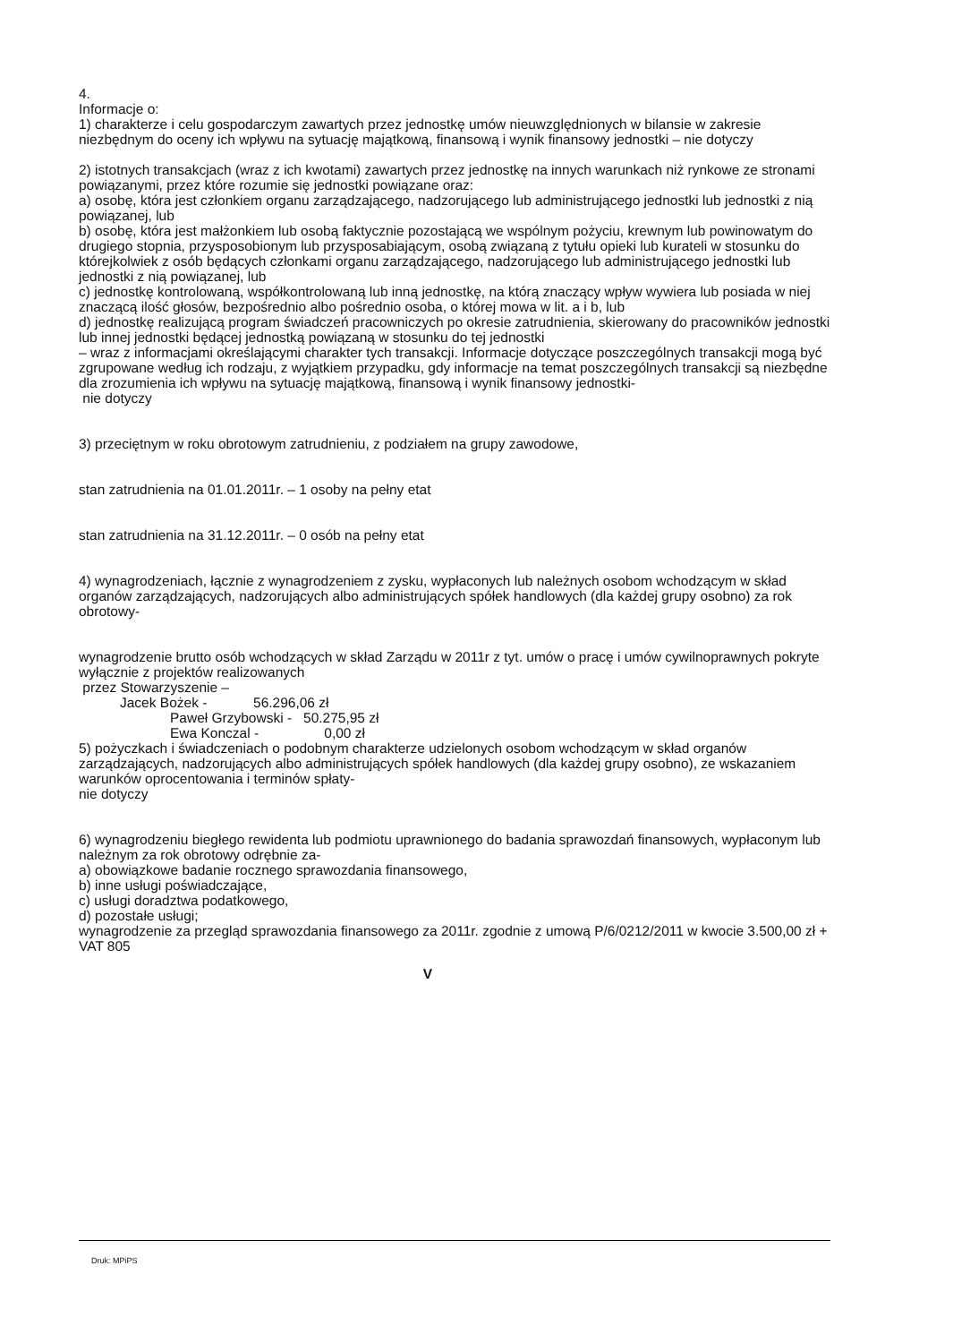4.
Informacje o:
1) charakterze i celu gospodarczym zawartych przez jednostkę umów nieuwzględnionych w bilansie w zakresie niezbędnym do oceny ich wpływu na sytuację majątkową, finansową i wynik finansowy jednostki – nie dotyczy
2) istotnych transakcjach (wraz z ich kwotami) zawartych przez jednostkę na innych warunkach niż rynkowe ze stronami powiązanymi, przez które rozumie się jednostki powiązane oraz:
a) osobę, która jest członkiem organu zarządzającego, nadzorującego lub administrującego jednostki lub jednostki z nią powiązanej, lub
b) osobę, która jest małżonkiem lub osobą faktycznie pozostającą we wspólnym pożyciu, krewnym lub powinowatym do drugiego stopnia, przysposobionym lub przysposabiającym, osobą związaną z tytułu opieki lub kurateli w stosunku do którejkolwiek z osób będących członkami organu zarządzającego, nadzorującego lub administrującego jednostki lub jednostki z nią powiązanej, lub
c) jednostkę kontrolowaną, współkontrolowaną lub inną jednostkę, na którą znaczący wpływ wywiera lub posiada w niej znaczącą ilość głosów, bezpośrednio albo pośrednio osoba, o której mowa w lit. a i b, lub
d) jednostkę realizującą program świadczeń pracowniczych po okresie zatrudnienia, skierowany do pracowników jednostki lub innej jednostki będącej jednostką powiązaną w stosunku do tej jednostki
– wraz z informacjami określającymi charakter tych transakcji. Informacje dotyczące poszczególnych transakcji mogą być zgrupowane według ich rodzaju, z wyjątkiem przypadku, gdy informacje na temat poszczególnych transakcji są niezbędne dla zrozumienia ich wpływu na sytuację majątkową, finansową i wynik finansowy jednostki-
nie dotyczy
3) przeciętnym w roku obrotowym zatrudnieniu, z podziałem na grupy zawodowe,
stan zatrudnienia na 01.01.2011r. – 1 osoby na pełny etat
stan zatrudnienia na 31.12.2011r. – 0 osób na pełny etat
4) wynagrodzeniach, łącznie z wynagrodzeniem z zysku, wypłaconych lub należnych osobom wchodzącym w skład organów zarządzających, nadzorujących albo administrujących spółek handlowych (dla każdej grupy osobno) za rok obrotowy-
wynagrodzenie brutto osób wchodzących w skład Zarządu w 2011r z tyt. umów o pracę i umów cywilnoprawnych pokryte wyłącznie z projektów realizowanych
przez Stowarzyszenie –
Jacek Bożek - 56.296,06 zł
Paweł Grzybowski - 50.275,95 zł
Ewa Konczal - 0,00 zł
5) pożyczkach i świadczeniach o podobnym charakterze udzielonych osobom wchodzącym w skład organów zarządzających, nadzorujących albo administrujących spółek handlowych (dla każdej grupy osobno), ze wskazaniem warunków oprocentowania i terminów spłaty-
nie dotyczy
6) wynagrodzeniu biegłego rewidenta lub podmiotu uprawnionego do badania sprawozdań finansowych, wypłaconym lub należnym za rok obrotowy odrębnie za-
a) obowiązkowe badanie rocznego sprawozdania finansowego,
b) inne usługi poświadczające,
c) usługi doradztwa podatkowego,
d) pozostałe usługi;
wynagrodzenie za przegląd sprawozdania finansowego za 2011r. zgodnie z umową P/6/0212/2011 w kwocie 3.500,00 zł + VAT 805
V
Druk: MPiPS